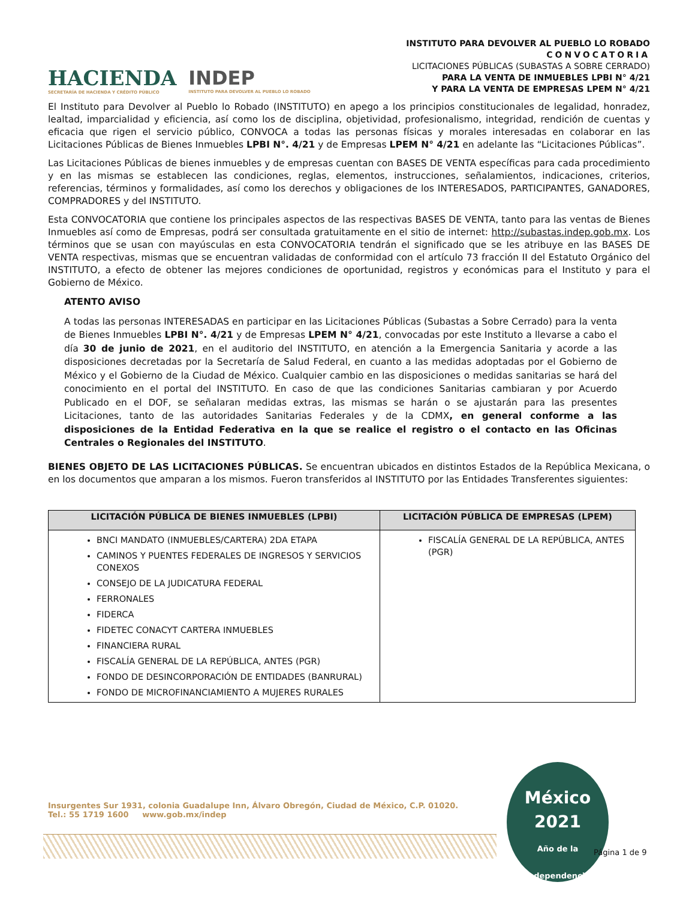HACIENDA
SECRETARÍA DE HACIENDA Y CRÉDITO PÚBLICO
INDEP
INSTITUTO PARA DEVOLVER AL PUEBLO LO ROBADO
INSTITUTO PARA DEVOLVER AL PUEBLO LO ROBADO
CONVOCATORIA
LICITACIONES PÚBLICAS (SUBASTAS A SOBRE CERRADO)
PARA LA VENTA DE INMUEBLES LPBI N° 4/21
Y PARA LA VENTA DE EMPRESAS LPEM N° 4/21
El Instituto para Devolver al Pueblo lo Robado (INSTITUTO) en apego a los principios constitucionales de legalidad, honradez, lealtad, imparcialidad y eficiencia, así como los de disciplina, objetividad, profesionalismo, integridad, rendición de cuentas y eficacia que rigen el servicio público, CONVOCA a todas las personas físicas y morales interesadas en colaborar en las Licitaciones Públicas de Bienes Inmuebles LPBI N°. 4/21 y de Empresas LPEM N° 4/21 en adelante las “Licitaciones Públicas”.
Las Licitaciones Públicas de bienes inmuebles y de empresas cuentan con BASES DE VENTA específicas para cada procedimiento y en las mismas se establecen las condiciones, reglas, elementos, instrucciones, señalamientos, indicaciones, criterios, referencias, términos y formalidades, así como los derechos y obligaciones de los INTERESADOS, PARTICIPANTES, GANADORES, COMPRADORES y del INSTITUTO.
Esta CONVOCATORIA que contiene los principales aspectos de las respectivas BASES DE VENTA, tanto para las ventas de Bienes Inmuebles así como de Empresas, podrá ser consultada gratuitamente en el sitio de internet: http://subastas.indep.gob.mx. Los términos que se usan con mayúsculas en esta CONVOCATORIA tendrán el significado que se les atribuye en las BASES DE VENTA respectivas, mismas que se encuentran validadas de conformidad con el artículo 73 fracción II del Estatuto Orgánico del INSTITUTO, a efecto de obtener las mejores condiciones de oportunidad, registros y económicas para el Instituto y para el Gobierno de México.
ATENTO AVISO
A todas las personas INTERESADAS en participar en las Licitaciones Públicas (Subastas a Sobre Cerrado) para la venta de Bienes Inmuebles LPBI N°. 4/21 y de Empresas LPEM N° 4/21, convocadas por este Instituto a llevarse a cabo el día 30 de junio de 2021, en el auditorio del INSTITUTO, en atención a la Emergencia Sanitaria y acorde a las disposiciones decretadas por la Secretaría de Salud Federal, en cuanto a las medidas adoptadas por el Gobierno de México y el Gobierno de la Ciudad de México. Cualquier cambio en las disposiciones o medidas sanitarias se hará del conocimiento en el portal del INSTITUTO. En caso de que las condiciones Sanitarias cambiaran y por Acuerdo Publicado en el DOF, se señalaran medidas extras, las mismas se harán o se ajustarán para las presentes Licitaciones, tanto de las autoridades Sanitarias Federales y de la CDMX, en general conforme a las disposiciones de la Entidad Federativa en la que se realice el registro o el contacto en las Oficinas Centrales o Regionales del INSTITUTO.
BIENES OBJETO DE LAS LICITACIONES PÚBLICAS. Se encuentran ubicados en distintos Estados de la República Mexicana, o en los documentos que amparan a los mismos. Fueron transferidos al INSTITUTO por las Entidades Transferentes siguientes:
| LICITACIÓN PÚBLICA DE BIENES INMUEBLES (LPBI) | LICITACIÓN PÚBLICA DE EMPRESAS (LPEM) |
| --- | --- |
| BNCI MANDATO (INMUEBLES/CARTERA) 2DA ETAPA CAMINOS Y PUENTES FEDERALES DE INGRESOS Y SERVICIOS CONEXOS CONSEJO DE LA JUDICATURA FEDERAL FERRONALES FIDERCA FIDETEC CONACYT CARTERA INMUEBLES FINANCIERA RURAL FISCALÍA GENERAL DE LA REPÚBLICA, ANTES (PGR) FONDO DE DESINCORPORACIÓN DE ENTIDADES (BANRURAL) FONDO DE MICROFINANCIAMIENTO A MUJERES RURALES | FISCALÍA GENERAL DE LA REPÚBLICA, ANTES (PGR) |
Insurgentes Sur 1931, colonia Guadalupe Inn, Álvaro Obregón, Ciudad de México, C.P. 01020.
Tel.: 55 1719 1600 www.gob.mx/indep
México
2021
Año de la Independencia
Página 1 de 9